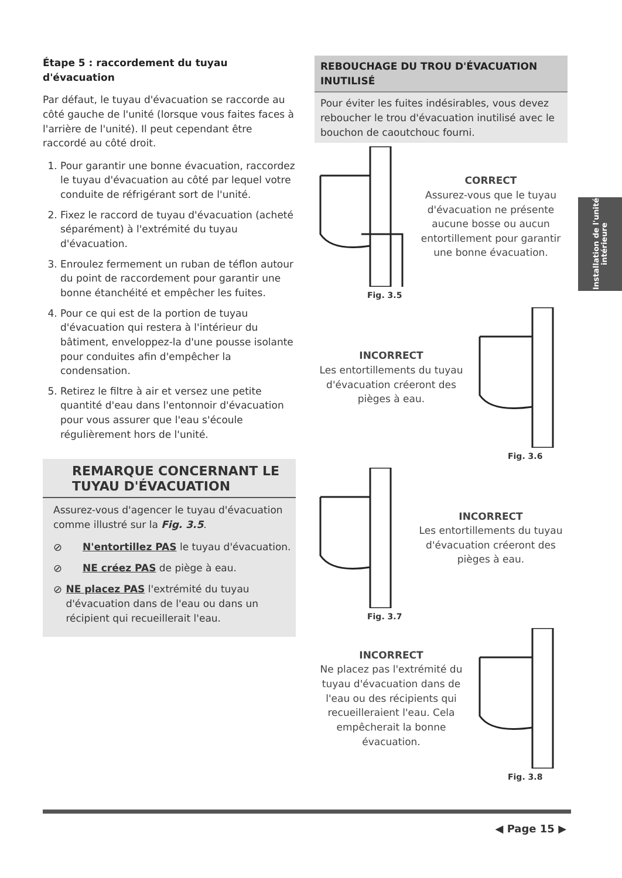Étape 5 : raccordement du tuyau d'évacuation
Par défaut, le tuyau d'évacuation se raccorde au côté gauche de l'unité (lorsque vous faites faces à l'arrière de l'unité). Il peut cependant être raccordé au côté droit.
1. Pour garantir une bonne évacuation, raccordez le tuyau d'évacuation au côté par lequel votre conduite de réfrigérant sort de l'unité.
2. Fixez le raccord de tuyau d'évacuation (acheté séparément) à l'extrémité du tuyau d'évacuation.
3. Enroulez fermement un ruban de téflon autour du point de raccordement pour garantir une bonne étanchéité et empêcher les fuites.
4. Pour ce qui est de la portion de tuyau d'évacuation qui restera à l'intérieur du bâtiment, enveloppez-la d'une pousse isolante pour conduites afin d'empêcher la condensation.
5. Retirez le filtre à air et versez une petite quantité d'eau dans l'entonnoir d'évacuation pour vous assurer que l'eau s'écoule régulièrement hors de l'unité.
REMARQUE CONCERNANT LE TUYAU D'ÉVACUATION
Assurez-vous d'agencer le tuyau d'évacuation comme illustré sur la Fig. 3.5.
⊘ N'entortillez PAS le tuyau d'évacuation.
⊘ NE créez PAS de piège à eau.
⊘ NE placez PAS l'extrémité du tuyau d'évacuation dans de l'eau ou dans un récipient qui recueillerait l'eau.
REBOUCHAGE DU TROU D'ÉVACUATION INUTILISÉ
Pour éviter les fuites indésirables, vous devez reboucher le trou d'évacuation inutilisé avec le bouchon de caoutchouc fourni.
CORRECT
Assurez-vous que le tuyau d'évacuation ne présente aucune bosse ou aucun entortillement pour garantir une bonne évacuation.
Fig. 3.5
INCORRECT
Les entortillements du tuyau d'évacuation créeront des pièges à eau.
Fig. 3.6
INCORRECT
Les entortillements du tuyau d'évacuation créeront des pièges à eau.
Fig. 3.7
INCORRECT
Ne placez pas l'extrémité du tuyau d'évacuation dans de l'eau ou des récipients qui recueilleraient l'eau. Cela empêcherait la bonne évacuation.
Fig. 3.8
Installation de l'unité intérieure
◀ Page 15 ▶